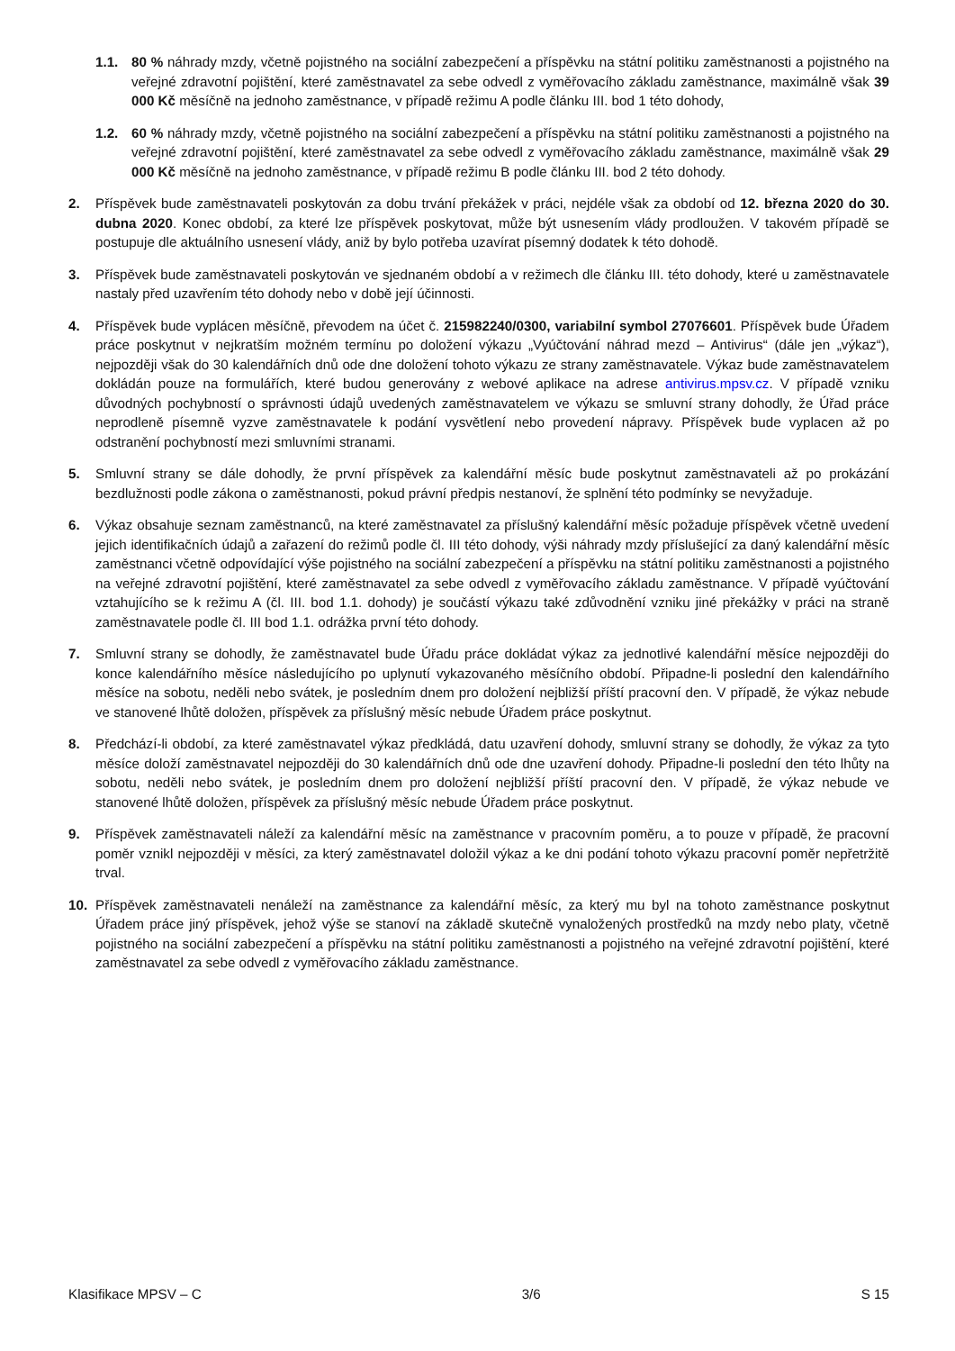1.1. 80 % náhrady mzdy, včetně pojistného na sociální zabezpečení a příspěvku na státní politiku zaměstnanosti a pojistného na veřejné zdravotní pojištění, které zaměstnavatel za sebe odvedl z vyměřovacího základu zaměstnance, maximálně však 39 000 Kč měsíčně na jednoho zaměstnance, v případě režimu A podle článku III. bod 1 této dohody,
1.2. 60 % náhrady mzdy, včetně pojistného na sociální zabezpečení a příspěvku na státní politiku zaměstnanosti a pojistného na veřejné zdravotní pojištění, které zaměstnavatel za sebe odvedl z vyměřovacího základu zaměstnance, maximálně však 29 000 Kč měsíčně na jednoho zaměstnance, v případě režimu B podle článku III. bod 2 této dohody.
2. Příspěvek bude zaměstnavateli poskytován za dobu trvání překážek v práci, nejdéle však za období od 12. března 2020 do 30. dubna 2020. Konec období, za které lze příspěvek poskytovat, může být usnesením vlády prodloužen. V takovém případě se postupuje dle aktuálního usnesení vlády, aniž by bylo potřeba uzavírat písemný dodatek k této dohodě.
3. Příspěvek bude zaměstnavateli poskytován ve sjednaném období a v režimech dle článku III. této dohody, které u zaměstnavatele nastaly před uzavřením této dohody nebo v době její účinnosti.
4. Příspěvek bude vyplácen měsíčně, převodem na účet č. 215982240/0300, variabilní symbol 27076601. Příspěvek bude Úřadem práce poskytnut v nejkratším možném termínu po doložení výkazu „Vyúčtování náhrad mezd – Antivirus“ (dále jen „výkaz“), nejpozději však do 30 kalendářních dnů ode dne doložení tohoto výkazu ze strany zaměstnavatele. Výkaz bude zaměstnavatelem dokládán pouze na formulářích, které budou generovány z webové aplikace na adrese antivirus.mpsv.cz. V případě vzniku důvodných pochybností o správnosti údajů uvedených zaměstnavatelem ve výkazu se smluvní strany dohodly, že Úřad práce neprodleně písemně vyzve zaměstnavatele k podání vysvětlení nebo provedení nápravy. Příspěvek bude vyplacen až po odstranění pochybností mezi smluvními stranami.
5. Smluvní strany se dále dohodly, že první příspěvek za kalendářní měsíc bude poskytnut zaměstnavateli až po prokázání bezdlužnosti podle zákona o zaměstnanosti, pokud právní předpis nestanoví, že splnění této podmínky se nevyžaduje.
6. Výkaz obsahuje seznam zaměstnanců, na které zaměstnavatel za příslušný kalendářní měsíc požaduje příspěvek včetně uvedení jejich identifikačních údajů a zařazení do režimů podle čl. III této dohody, výši náhrady mzdy příslušející za daný kalendářní měsíc zaměstnanci včetně odpovídající výše pojistného na sociální zabezpečení a příspěvku na státní politiku zaměstnanosti a pojistného na veřejné zdravotní pojištění, které zaměstnavatel za sebe odvedl z vyměřovacího základu zaměstnance. V případě vyúčtování vztahujícího se k režimu A (čl. III. bod 1.1. dohody) je součástí výkazu také zdůvodnění vzniku jiné překážky v práci na straně zaměstnavatele podle čl. III bod 1.1. odrážka první této dohody.
7. Smluvní strany se dohodly, že zaměstnavatel bude Úřadu práce dokládat výkaz za jednotlivé kalendářní měsíce nejpozději do konce kalendářního měsíce následujícího po uplynutí vykazovaného měsíčního období. Připadne-li poslední den kalendářního měsíce na sobotu, neděli nebo svátek, je posledním dnem pro doložení nejbližší příští pracovní den. V případě, že výkaz nebude ve stanovené lhůtě doložen, příspěvek za příslušný měsíc nebude Úřadem práce poskytnut.
8. Předchází-li období, za které zaměstnavatel výkaz předkládá, datu uzavření dohody, smluvní strany se dohodly, že výkaz za tyto měsíce doloží zaměstnavatel nejpozději do 30 kalendářních dnů ode dne uzavření dohody. Připadne-li poslední den této lhůty na sobotu, neděli nebo svátek, je posledním dnem pro doložení nejbližší příští pracovní den. V případě, že výkaz nebude ve stanovené lhůtě doložen, příspěvek za příslušný měsíc nebude Úřadem práce poskytnut.
9. Příspěvek zaměstnavateli náleží za kalendářní měsíc na zaměstnance v pracovním poměru, a to pouze v případě, že pracovní poměr vznikl nejpozději v měsíci, za který zaměstnavatel doložil výkaz a ke dni podání tohoto výkazu pracovní poměr nepřetržitě trval.
10. Příspěvek zaměstnavateli nenáleží na zaměstnance za kalendářní měsíc, za který mu byl na tohoto zaměstnance poskytnut Úřadem práce jiný příspěvek, jehož výše se stanoví na základě skutečně vynaložených prostředků na mzdy nebo platy, včetně pojistného na sociální zabezpečení a příspěvku na státní politiku zaměstnanosti a pojistného na veřejné zdravotní pojištění, které zaměstnavatel za sebe odvedl z vyměřovacího základu zaměstnance.
Klasifikace MPSV – C 3/6 S 15